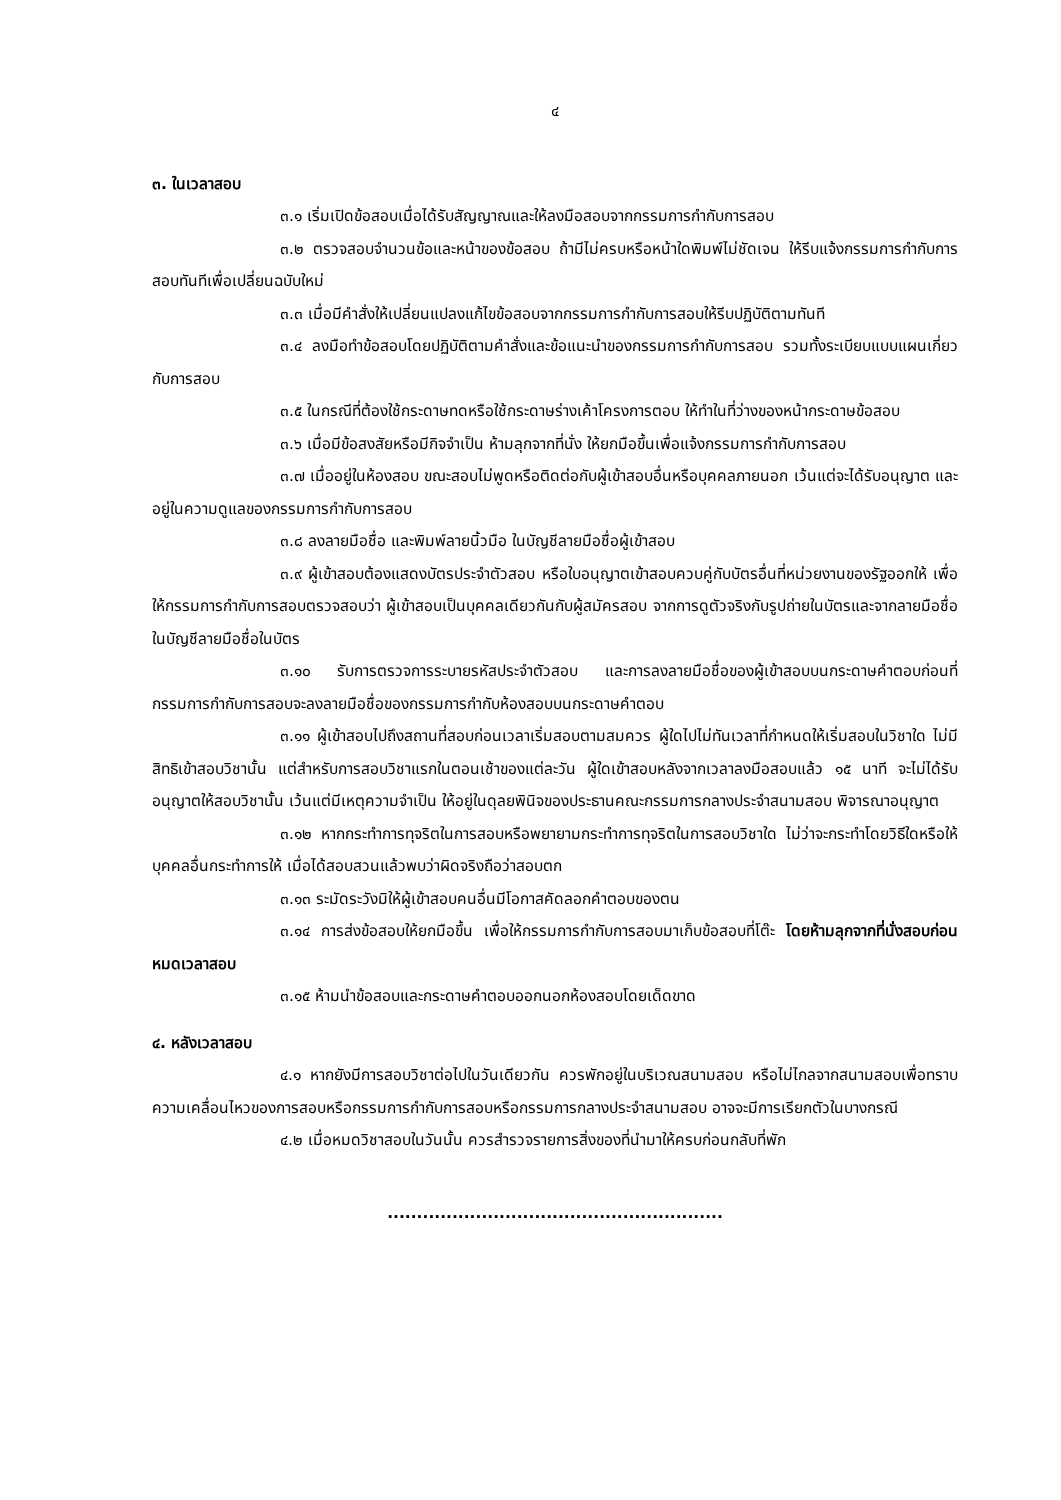๔
๓. ในเวลาสอบ
๓.๑ เริ่มเปิดข้อสอบเมื่อได้รับสัญญาณและให้ลงมือสอบจากกรรมการกำกับการสอบ
๓.๒ ตรวจสอบจำนวนข้อและหน้าของข้อสอบ ถ้ามีไม่ครบหรือหน้าใดพิมพ์ไม่ชัดเจน ให้รีบแจ้งกรรมการกำกับการสอบทันทีเพื่อเปลี่ยนฉบับใหม่
๓.๓ เมื่อมีคำสั่งให้เปลี่ยนแปลงแก้ไขข้อสอบจากกรรมการกำกับการสอบให้รีบปฏิบัติตามทันที
๓.๔ ลงมือทำข้อสอบโดยปฏิบัติตามคำสั่งและข้อแนะนำของกรรมการกำกับการสอบ รวมทั้งระเบียบแบบแผนเกี่ยวกับการสอบ
๓.๕ ในกรณีที่ต้องใช้กระดาษทดหรือใช้กระดาษร่างเค้าโครงการตอบ ให้ทำในที่ว่างของหน้ากระดาษข้อสอบ
๓.๖ เมื่อมีข้อสงสัยหรือมีกิจจำเป็น ห้ามลุกจากที่นั่ง ให้ยกมือขึ้นเพื่อแจ้งกรรมการกำกับการสอบ
๓.๗ เมื่ออยู่ในห้องสอบ ขณะสอบไม่พูดหรือติดต่อกับผู้เข้าสอบอื่นหรือบุคคลภายนอก เว้นแต่จะได้รับอนุญาต และอยู่ในความดูแลของกรรมการกำกับการสอบ
๓.๘ ลงลายมือชื่อ และพิมพ์ลายนิ้วมือ ในบัญชีลายมือชื่อผู้เข้าสอบ
๓.๙ ผู้เข้าสอบต้องแสดงบัตรประจำตัวสอบ หรือใบอนุญาตเข้าสอบควบคู่กับบัตรอื่นที่หน่วยงานของรัฐออกให้ เพื่อให้กรรมการกำกับการสอบตรวจสอบว่า ผู้เข้าสอบเป็นบุคคลเดียวกันกับผู้สมัครสอบ จากการดูตัวจริงกับรูปถ่ายในบัตรและจากลายมือชื่อในบัญชีลายมือชื่อในบัตร
๓.๑๐ รับการตรวจการระบายรหัสประจำตัวสอบ และการลงลายมือชื่อของผู้เข้าสอบบนกระดาษคำตอบก่อนที่กรรมการกำกับการสอบจะลงลายมือชื่อของกรรมการกำกับห้องสอบบนกระดาษคำตอบ
๓.๑๑ ผู้เข้าสอบไปถึงสถานที่สอบก่อนเวลาเริ่มสอบตามสมควร ผู้ใดไปไม่ทันเวลาที่กำหนดให้เริ่มสอบในวิชาใด ไม่มีสิทธิเข้าสอบวิชานั้น แต่สำหรับการสอบวิชาแรกในตอนเช้าของแต่ละวัน ผู้ใดเข้าสอบหลังจากเวลาลงมือสอบแล้ว ๑๕ นาที จะไม่ได้รับอนุญาตให้สอบวิชานั้น เว้นแต่มีเหตุความจำเป็น ให้อยู่ในดุลยพินิจของประธานคณะกรรมการกลางประจำสนามสอบ พิจารณาอนุญาต
๓.๑๒ หากกระทำการทุจริตในการสอบหรือพยายามกระทำการทุจริตในการสอบวิชาใด ไม่ว่าจะกระทำโดยวิธีใดหรือให้บุคคลอื่นกระทำการให้ เมื่อได้สอบสวนแล้วพบว่าผิดจริงถือว่าสอบตก
๓.๑๓ ระมัดระวังมิให้ผู้เข้าสอบคนอื่นมีโอกาสคัดลอกคำตอบของตน
๓.๑๔ การส่งข้อสอบให้ยกมือขึ้น เพื่อให้กรรมการกำกับการสอบมาเก็บข้อสอบที่โต๊ะ โดยห้ามลุกจากที่นั่งสอบก่อนหมดเวลาสอบ
๓.๑๕ ห้ามนำข้อสอบและกระดาษคำตอบออกนอกห้องสอบโดยเด็ดขาด
๔. หลังเวลาสอบ
๔.๑ หากยังมีการสอบวิชาต่อไปในวันเดียวกัน ควรพักอยู่ในบริเวณสนามสอบ หรือไม่ไกลจากสนามสอบเพื่อทราบความเคลื่อนไหวของการสอบหรือกรรมการกำกับการสอบหรือกรรมการกลางประจำสนามสอบ อาจจะมีการเรียกตัวในบางกรณี
๔.๒ เมื่อหมดวิชาสอบในวันนั้น ควรสำรวจรายการสิ่งของที่นำมาให้ครบก่อนกลับที่พัก
.........................................................